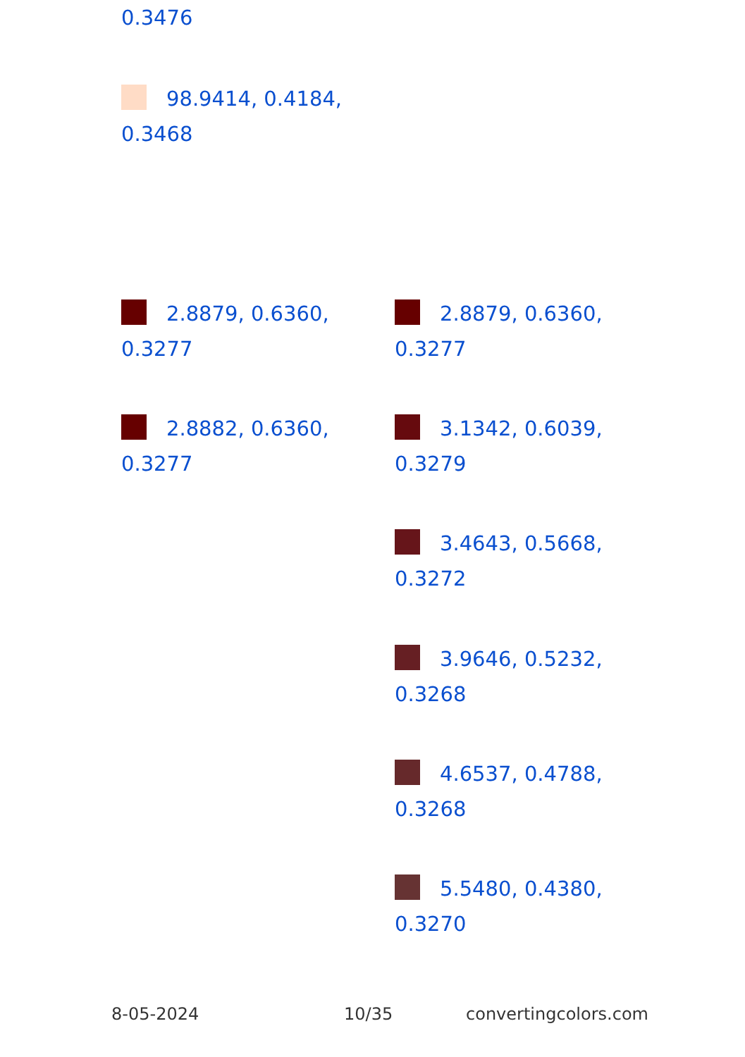0.3476
98.9414, 0.4184, 0.3468
2.8879, 0.6360, 0.3277
2.8882, 0.6360, 0.3277
2.8879, 0.6360, 0.3277
3.1342, 0.6039, 0.3279
3.4643, 0.5668, 0.3272
3.9646, 0.5232, 0.3268
4.6537, 0.4788, 0.3268
5.5480, 0.4380, 0.3270
8-05-2024 10/35 convertingcolors.com